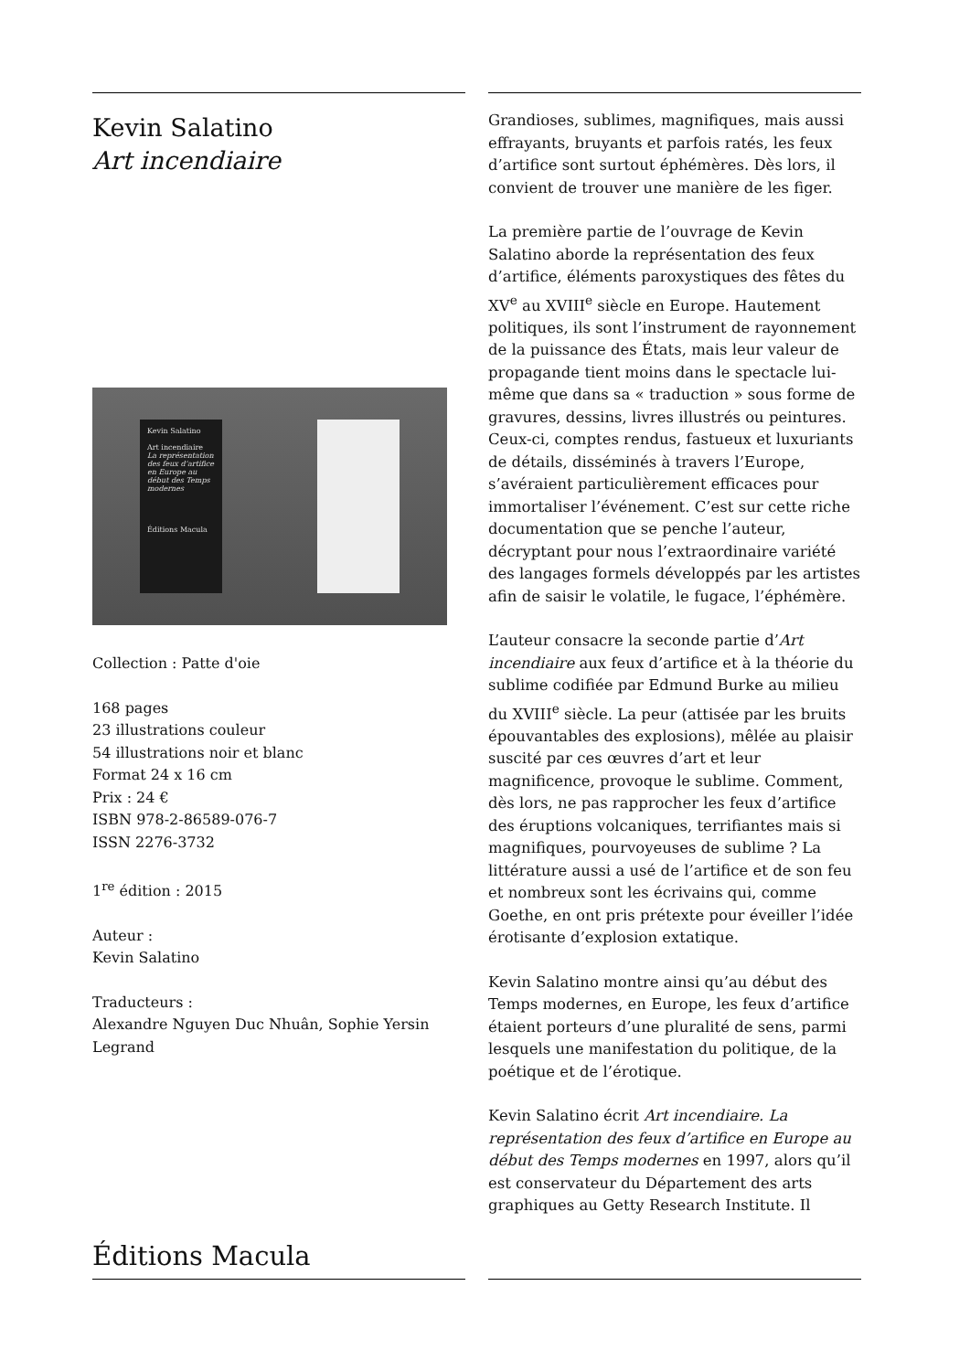Kevin Salatino
Art incendiaire
Kevin Salatino
Art incendiaire
La représentation des feux d’artifice en Europe au début des Temps modernes
Éditions Macula
Collection : Patte d'oie
168 pages
23 illustrations couleur
54 illustrations noir et blanc
Format 24 x 16 cm
Prix : 24 €
ISBN 978-2-86589-076-7
ISSN 2276-3732
1<sup>re</sup> édition : 2015
Auteur :
Kevin Salatino
Traducteurs :
Alexandre Nguyen Duc Nhuân, Sophie Yersin Legrand
Éditions Macula
Grandioses, sublimes, magnifiques, mais aussi effrayants, bruyants et parfois ratés, les feux d’artifice sont surtout éphémères. Dès lors, il convient de trouver une manière de les figer.
La première partie de l’ouvrage de Kevin Salatino aborde la représentation des feux d’artifice, éléments paroxystiques des fêtes du XV<sup>e</sup> au XVIII<sup>e</sup> siècle en Europe. Hautement politiques, ils sont l’instrument de rayonnement de la puissance des États, mais leur valeur de propagande tient moins dans le spectacle lui-même que dans sa « traduction » sous forme de gravures, dessins, livres illustrés ou peintures. Ceux-ci, comptes rendus, fastueux et luxuriants de détails, disséminés à travers l’Europe, s’avéraient particulièrement efficaces pour immortaliser l’événement. C’est sur cette riche documentation que se penche l’auteur, décryptant pour nous l’extraordinaire variété des langages formels développés par les artistes afin de saisir le volatile, le fugace, l’éphémère.
L’auteur consacre la seconde partie d’Art incendiaire aux feux d’artifice et à la théorie du sublime codifiée par Edmund Burke au milieu du XVIII<sup>e</sup> siècle. La peur (attisée par les bruits épouvantables des explosions), mêlée au plaisir suscité par ces œuvres d’art et leur magnificence, provoque le sublime. Comment, dès lors, ne pas rapprocher les feux d’artifice des éruptions volcaniques, terrifiantes mais si magnifiques, pourvoyeuses de sublime ? La littérature aussi a usé de l’artifice et de son feu et nombreux sont les écrivains qui, comme Goethe, en ont pris prétexte pour éveiller l’idée érotisante d’explosion extatique.
Kevin Salatino montre ainsi qu’au début des Temps modernes, en Europe, les feux d’artifice étaient porteurs d’une pluralité de sens, parmi lesquels une manifestation du politique, de la poétique et de l’érotique.
Kevin Salatino écrit Art incendiaire. La représentation des feux d’artifice en Europe au début des Temps modernes en 1997, alors qu’il est conservateur du Département des arts graphiques au Getty Research Institute. Il